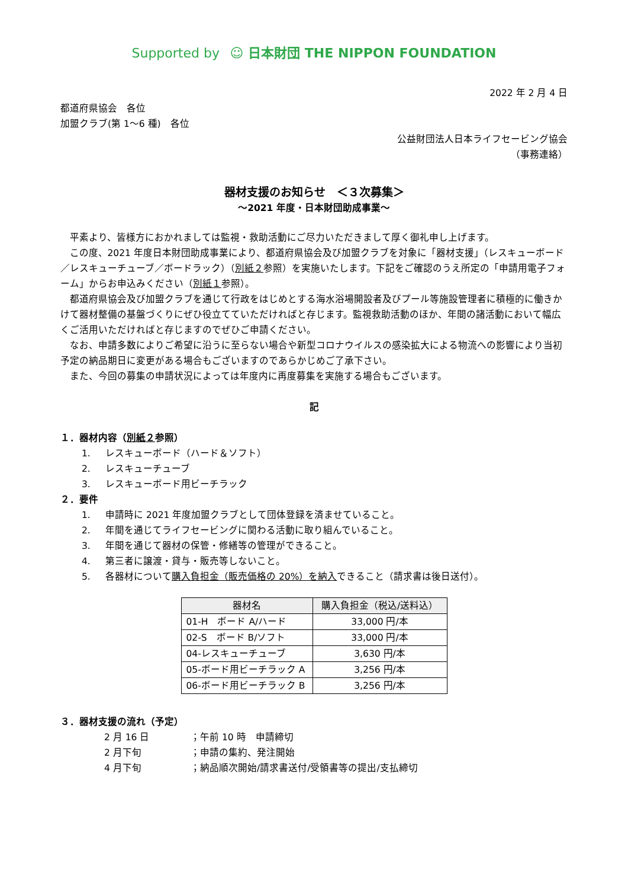Supported by ☺ 日本財団 THE NIPPON FOUNDATION
2022 年 2 月 4 日
都道府県協会　各位
加盟クラブ(第 1〜6 種)　各位
公益財団法人日本ライフセービング協会
（事務連絡）
器材支援のお知らせ　＜３次募集＞
〜2021 年度・日本財団助成事業〜
平素より、皆様方におかれましては監視・救助活動にご尽力いただきまして厚く御礼申し上げます。
この度、2021 年度日本財団助成事業により、都道府県協会及び加盟クラブを対象に「器材支援」（レスキューボード／レスキューチューブ／ボードラック）（別紙２参照）を実施いたします。下記をご確認のうえ所定の「申請用電子フォーム」からお申込みください（別紙１参照）。
都道府県協会及び加盟クラブを通じて行政をはじめとする海水浴場開設者及びプール等施設管理者に積極的に働きかけて器材整備の基盤づくりにぜひ役立てていただければと存じます。監視救助活動のほか、年間の諸活動において幅広くご活用いただければと存じますのでぜひご申請ください。
なお、申請多数によりご希望に沿うに至らない場合や新型コロナウイルスの感染拡大による物流への影響により当初予定の納品期日に変更がある場合もございますのであらかじめご了承下さい。
また、今回の募集の申請状況によっては年度内に再度募集を実施する場合もございます。
記
１．器材内容（別紙２参照）
1. レスキューボード（ハード＆ソフト）
2. レスキューチューブ
3. レスキューボード用ビーチラック
２．要件
1. 申請時に 2021 年度加盟クラブとして団体登録を済ませていること。
2. 年間を通じてライフセービングに関わる活動に取り組んでいること。
3. 年間を通じて器材の保管・修繕等の管理ができること。
4. 第三者に譲渡・貸与・販売等しないこと。
5. 各器材について購入負担金（販売価格の 20%）を納入できること（請求書は後日送付）。
| 器材名 | 購入負担金（税込/送料込） |
| --- | --- |
| 01-H ボード A/ハード | 33,000 円/本 |
| 02-S ボード B/ソフト | 33,000 円/本 |
| 04-レスキューチューブ | 3,630 円/本 |
| 05-ボード用ビーチラック A | 3,256 円/本 |
| 06-ボード用ビーチラック B | 3,256 円/本 |
３．器材支援の流れ（予定）
2 月 16 日 ；午前 10 時　申請締切
2 月下旬 ；申請の集約、発注開始
4 月下旬 ；納品順次開始/請求書送付/受領書等の提出/支払締切